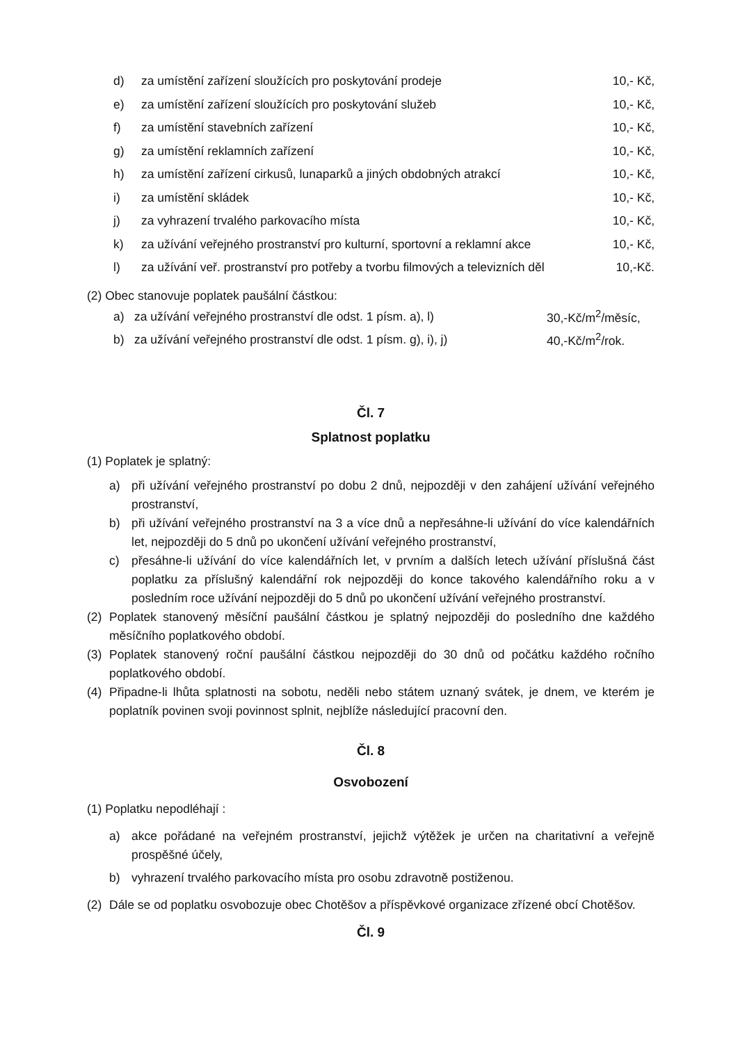d) za umístění zařízení sloužících pro poskytování prodeje 10,- Kč,
e) za umístění zařízení sloužících pro poskytování služeb 10,- Kč,
f) za umístění stavebních zařízení 10,- Kč,
g) za umístění reklamních zařízení 10,- Kč,
h) za umístění zařízení cirkusů, lunaparků a jiných obdobných atrakcí 10,- Kč,
i) za umístění skládek 10,- Kč,
j) za vyhrazení trvalého parkovacího místa 10,- Kč,
k) za užívání veřejného prostranství pro kulturní, sportovní a reklamní akce 10,- Kč,
l) za užívání veř. prostranství pro potřeby a tvorbu filmových a televizních děl 10,-Kč.
(2) Obec stanovuje poplatek paušální částkou:
a) za užívání veřejného prostranství dle odst. 1 písm. a), l) 30,-Kč/m<sup>2</sup>/měsíc,
b) za užívání veřejného prostranství dle odst. 1 písm. g), i), j) 40,-Kč/m<sup>2</sup>/rok.
Čl. 7
Splatnost poplatku
(1) Poplatek je splatný:
a) při užívání veřejného prostranství po dobu 2 dnů, nejpozději v den zahájení užívání veřejného prostranství,
b) při užívání veřejného prostranství na 3 a více dnů a nepřesáhne-li užívání do více kalendářních let, nejpozději do 5 dnů po ukončení užívání veřejného prostranství,
c) přesáhne-li užívání do více kalendářních let, v prvním a dalších letech užívání příslušná část poplatku za příslušný kalendářní rok nejpozději do konce takového kalendářního roku a v posledním roce užívání nejpozději do 5 dnů po ukončení užívání veřejného prostranství.
(2)
Poplatek stanovený měsíční paušální částkou je splatný nejpozději do posledního dne každého měsíčního poplatkového období.
(3)
Poplatek stanovený roční paušální částkou nejpozději do 30 dnů od počátku každého ročního poplatkového období.
(4)
Připadne-li lhůta splatnosti na sobotu, neděli nebo státem uznaný svátek, je dnem, ve kterém je poplatník povinen svoji povinnost splnit, nejblíže následující pracovní den.
Čl. 8
Osvobození
(1) Poplatku nepodléhají :
a) akce pořádané na veřejném prostranství, jejichž výtěžek je určen na charitativní a veřejně prospěšné účely,
b) vyhrazení trvalého parkovacího místa pro osobu zdravotně postiženou.
(2)
Dále se od poplatku osvobozuje obec Chotěšov a příspěvkové organizace zřízené obcí Chotěšov.
Čl. 9